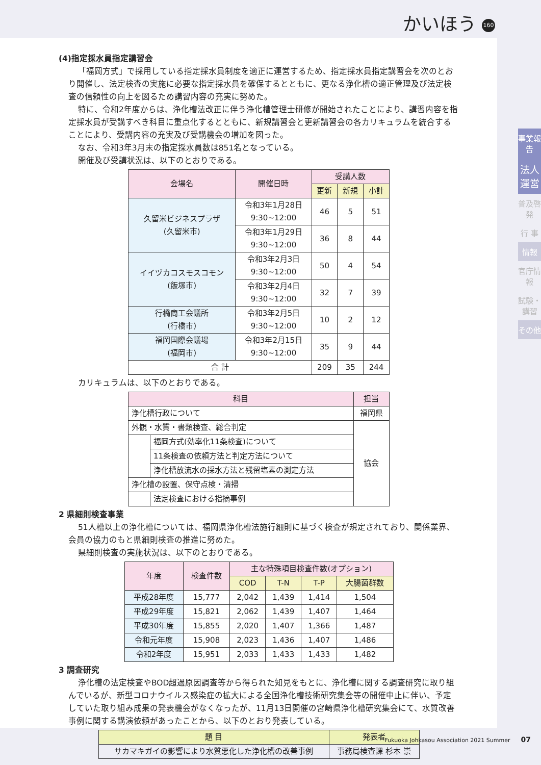かいほう 160
事業報告
法人運営
普及啓発
行 事
情報
官庁情報
試験・講習
その他
(4)指定採水員指定講習会
「福岡方式」で採用している指定採水員制度を適正に運営するため、指定採水員指定講習会を次のとおり開催し、法定検査の実施に必要な指定採水員を確保するとともに、更なる浄化槽の適正管理及び法定検査の信頼性の向上を図るため講習内容の充実に努めた。
特に、令和2年度からは、浄化槽法改正に伴う浄化槽管理士研修が開始されたことにより、講習内容を指定採水員が受講すべき科目に重点化するとともに、新規講習会と更新講習会の各カリキュラムを統合することにより、受講内容の充実及び受講機会の増加を図った。
なお、令和3年3月末の指定採水員数は851名となっている。
開催及び受講状況は、以下のとおりである。
| 会場名 | 開催日時 | 受講人数 | | |
| --- | --- | --- | --- | --- |
| | | 更新 | 新規 | 小計 |
| 久留米ビジネスプラザ (久留米市) | 令和3年1月28日 9:30~12:00 | 46 | 5 | 51 |
| | 令和3年1月29日 9:30~12:00 | 36 | 8 | 44 |
| イイヅカコスモスコモン (飯塚市) | 令和3年2月3日 9:30~12:00 | 50 | 4 | 54 |
| | 令和3年2月4日 9:30~12:00 | 32 | 7 | 39 |
| 行橋商工会議所 (行橋市) | 令和3年2月5日 9:30~12:00 | 10 | 2 | 12 |
| 福岡国際会議場 (福岡市) | 令和3年2月15日 9:30~12:00 | 35 | 9 | 44 |
| 合 計 | | 209 | 35 | 244 |
カリキュラムは、以下のとおりである。
| 科目 | | 担当 |
| --- | --- | --- |
| 浄化槽行政について | | 福岡県 |
| 外観・水質・書類検査、総合判定 | | 協会 |
| | 福岡方式(効率化11条検査)について | |
| | 11条検査の依頼方法と判定方法について | |
| | 浄化槽放流水の採水方法と残留塩素の測定方法 | |
| 浄化槽の設置、保守点検・清掃 | | |
| | 法定検査における指摘事例 | |
2 県細則検査事業
51人槽以上の浄化槽については、福岡県浄化槽法施行細則に基づく検査が規定されており、関係業界、会員の協力のもと県細則検査の推進に努めた。
県細則検査の実施状況は、以下のとおりである。
| 年度 | 検査件数 | 主な特殊項目検査件数(オプション) | | | |
| --- | --- | --- | --- | --- | --- |
| | | COD | T-N | T-P | 大腸菌群数 |
| 平成28年度 | 15,777 | 2,042 | 1,439 | 1,414 | 1,504 |
| 平成29年度 | 15,821 | 2,062 | 1,439 | 1,407 | 1,464 |
| 平成30年度 | 15,855 | 2,020 | 1,407 | 1,366 | 1,487 |
| 令和元年度 | 15,908 | 2,023 | 1,436 | 1,407 | 1,486 |
| 令和2年度 | 15,951 | 2,033 | 1,433 | 1,433 | 1,482 |
3 調査研究
浄化槽の法定検査やBOD超過原因調査等から得られた知見をもとに、浄化槽に関する調査研究に取り組んでいるが、新型コロナウイルス感染症の拡大による全国浄化槽技術研究集会等の開催中止に伴い、予定していた取り組み成果の発表機会がなくなったが、11月13日開催の宮崎県浄化槽研究集会にて、水質改善事例に関する講演依頼があったことから、以下のとおり発表している。
| 題 目 | 発表者 |
| --- | --- |
| サカマキガイの影響により水質悪化した浄化槽の改善事例 | 事務局検査課 杉本 崇 |
Fukuoka Johkasou Association 2021 Summer 07